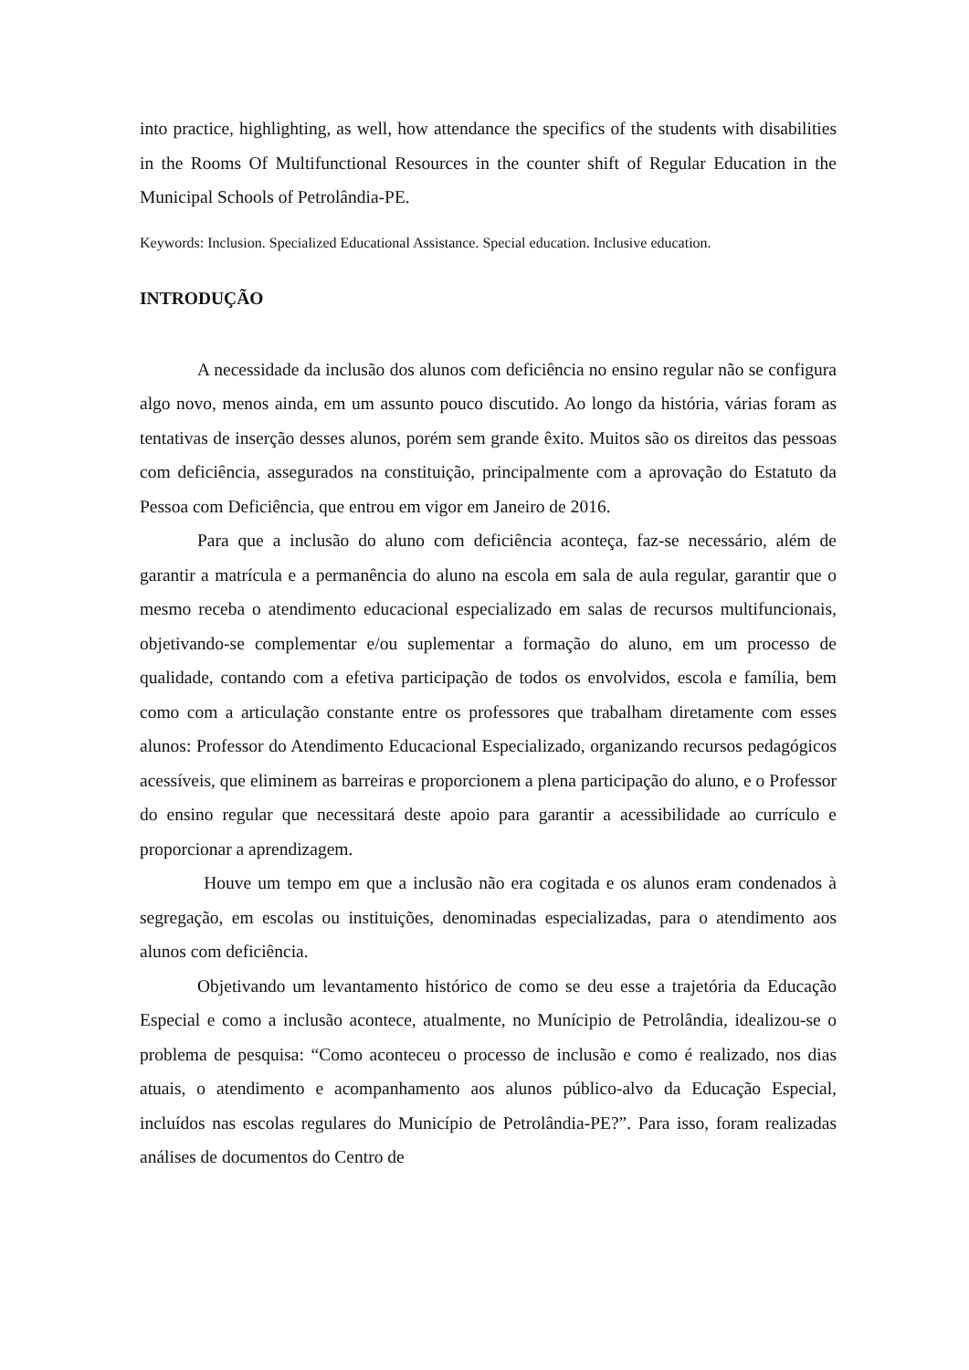into practice, highlighting, as well, how attendance the specifics of the students with disabilities in the Rooms Of Multifunctional Resources in the counter shift of Regular Education in the Municipal Schools of Petrolândia-PE.
Keywords: Inclusion. Specialized Educational Assistance. Special education. Inclusive education.
INTRODUÇÃO
A necessidade da inclusão dos alunos com deficiência no ensino regular não se configura algo novo, menos ainda, em um assunto pouco discutido. Ao longo da história, várias foram as tentativas de inserção desses alunos, porém sem grande êxito. Muitos são os direitos das pessoas com deficiência, assegurados na constituição, principalmente com a aprovação do Estatuto da Pessoa com Deficiência, que entrou em vigor em Janeiro de 2016.
Para que a inclusão do aluno com deficiência aconteça, faz-se necessário, além de garantir a matrícula e a permanência do aluno na escola em sala de aula regular, garantir que o mesmo receba o atendimento educacional especializado em salas de recursos multifuncionais, objetivando-se complementar e/ou suplementar a formação do aluno, em um processo de qualidade, contando com a efetiva participação de todos os envolvidos, escola e família, bem como com a articulação constante entre os professores que trabalham diretamente com esses alunos: Professor do Atendimento Educacional Especializado, organizando recursos pedagógicos acessíveis, que eliminem as barreiras e proporcionem a plena participação do aluno, e o Professor do ensino regular que necessitará deste apoio para garantir a acessibilidade ao currículo e proporcionar a aprendizagem.
Houve um tempo em que a inclusão não era cogitada e os alunos eram condenados à segregação, em escolas ou instituições, denominadas especializadas, para o atendimento aos alunos com deficiência.
Objetivando um levantamento histórico de como se deu esse a trajetória da Educação Especial e como a inclusão acontece, atualmente, no Munícipio de Petrolândia, idealizou-se o problema de pesquisa: “Como aconteceu o processo de inclusão e como é realizado, nos dias atuais, o atendimento e acompanhamento aos alunos público-alvo da Educação Especial, incluídos nas escolas regulares do Município de Petrolândia-PE?”. Para isso, foram realizadas análises de documentos do Centro de